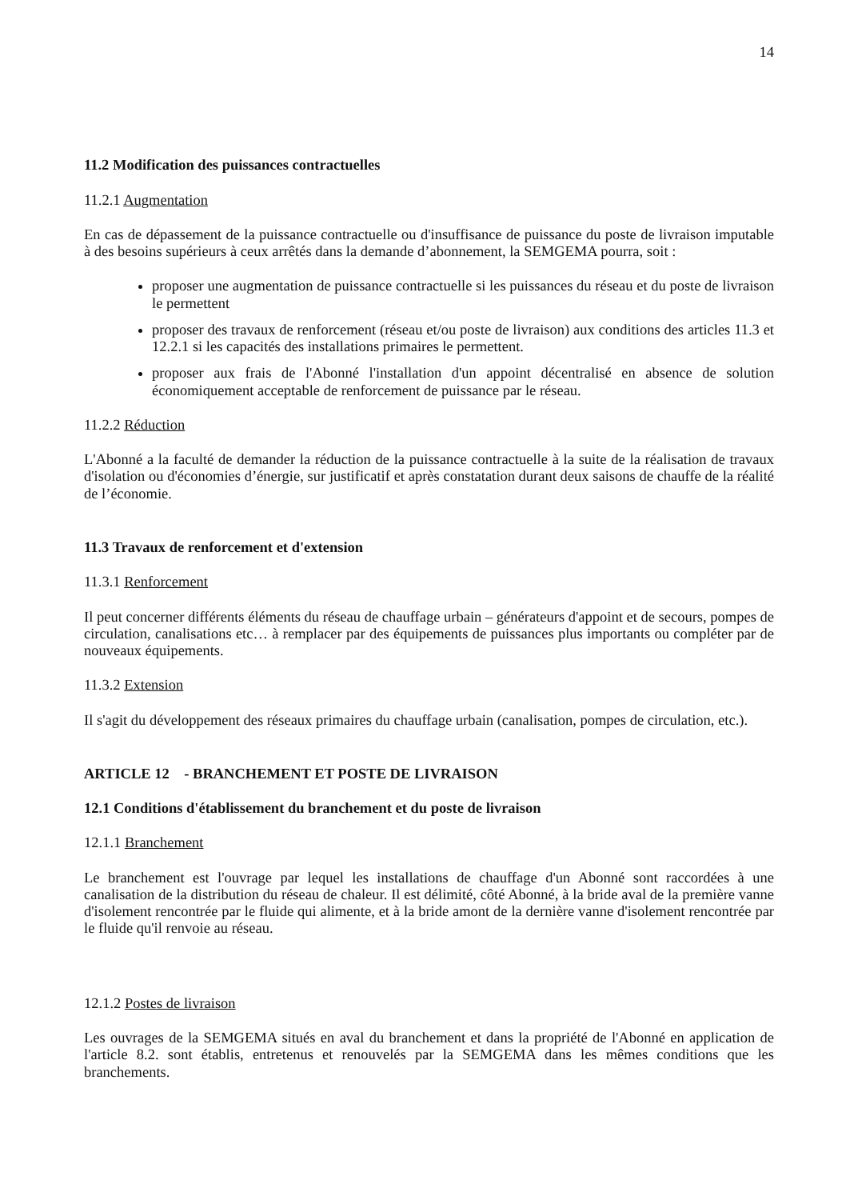14
11.2 Modification des puissances contractuelles
11.2.1 Augmentation
En cas de dépassement de la puissance contractuelle ou d'insuffisance de puissance du poste de livraison imputable à des besoins supérieurs à ceux arrêtés dans la demande d’abonnement, la SEMGEMA pourra, soit :
proposer une augmentation de puissance contractuelle si les puissances du réseau et du poste de livraison le permettent
proposer des travaux de renforcement (réseau et/ou poste de livraison) aux conditions des articles 11.3 et 12.2.1 si les capacités des installations primaires le permettent.
proposer aux frais de l'Abonné l'installation d'un appoint décentralisé en absence de solution économiquement acceptable de renforcement de puissance par le réseau.
11.2.2 Réduction
L'Abonné a la faculté de demander la réduction de la puissance contractuelle à la suite de la réalisation de travaux d'isolation ou d'économies d’énergie, sur justificatif et après constatation durant deux saisons de chauffe de la réalité de l’économie.
11.3 Travaux de renforcement et d'extension
11.3.1 Renforcement
Il peut concerner différents éléments du réseau de chauffage urbain – générateurs d'appoint et de secours, pompes de circulation, canalisations etc… à remplacer par des équipements de puissances plus importants ou compléter par de nouveaux équipements.
11.3.2 Extension
Il s'agit du développement des réseaux primaires du chauffage urbain (canalisation, pompes de circulation, etc.).
ARTICLE 12 - BRANCHEMENT ET POSTE DE LIVRAISON
12.1 Conditions d'établissement du branchement et du poste de livraison
12.1.1 Branchement
Le branchement est l'ouvrage par lequel les installations de chauffage d'un Abonné sont raccordées à une canalisation de la distribution du réseau de chaleur. Il est délimité, côté Abonné, à la bride aval de la première vanne d'isolement rencontrée par le fluide qui alimente, et à la bride amont de la dernière vanne d'isolement rencontrée par le fluide qu'il renvoie au réseau.
12.1.2 Postes de livraison
Les ouvrages de la SEMGEMA situés en aval du branchement et dans la propriété de l'Abonné en application de l'article 8.2. sont établis, entretenus et renouvelés par la SEMGEMA dans les mêmes conditions que les branchements.